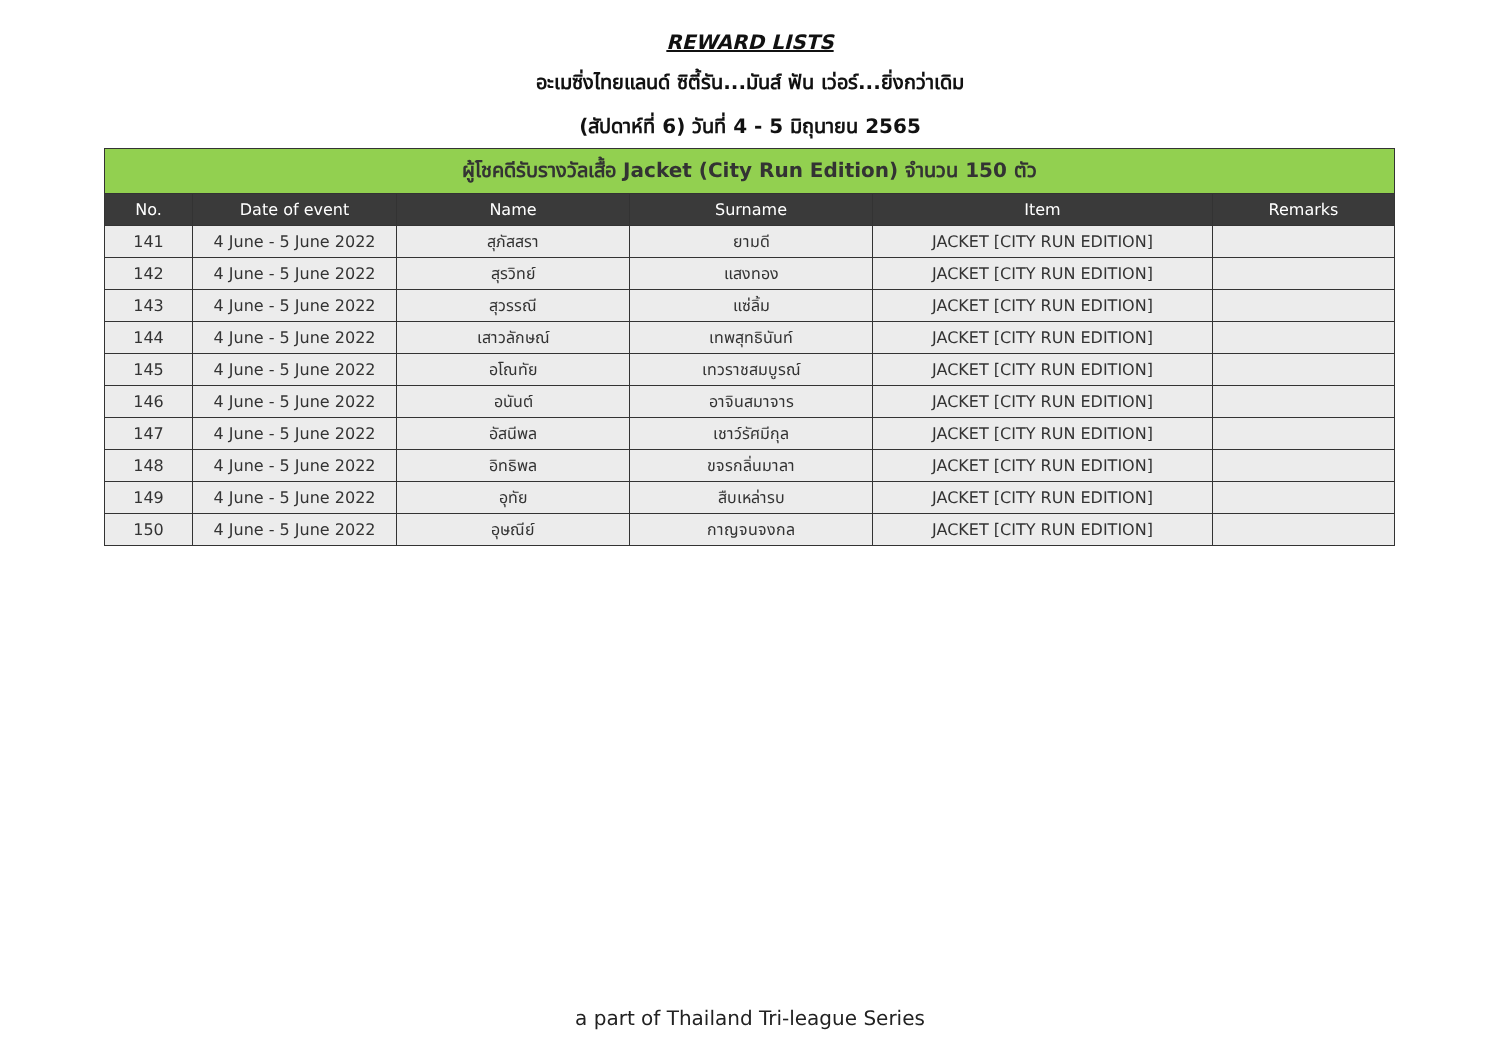REWARD LISTS
อะเมซิ่งไทยแลนด์ ซิตี้รัน...มันส์ ฟัน เว่อร์...ยิ่งกว่าเดิม
(สัปดาห์ที่ 6) วันที่ 4 - 5 มิถุนายน 2565
| ผู้โชคดีรับรางวัลเสื้อ Jacket (City Run Edition) จำนวน 150 ตัว | | | | | |
| No. | Date of event | Name | Surname | Item | Remarks |
| 141 | 4 June - 5 June 2022 | สุภัสสรา | ยามดี | JACKET [CITY RUN EDITION] | |
| 142 | 4 June - 5 June 2022 | สุรวิทย์ | แสงทอง | JACKET [CITY RUN EDITION] | |
| 143 | 4 June - 5 June 2022 | สุวรรณี | แซ่ลิ้ม | JACKET [CITY RUN EDITION] | |
| 144 | 4 June - 5 June 2022 | เสาวลักษณ์ | เทพสุทธินันท์ | JACKET [CITY RUN EDITION] | |
| 145 | 4 June - 5 June 2022 | อโณทัย | เทวราชสมบูรณ์ | JACKET [CITY RUN EDITION] | |
| 146 | 4 June - 5 June 2022 | อนันต์ | อาจินสมาจาร | JACKET [CITY RUN EDITION] | |
| 147 | 4 June - 5 June 2022 | อัสนีพล | เชาว์รัศมีกุล | JACKET [CITY RUN EDITION] | |
| 148 | 4 June - 5 June 2022 | อิทธิพล | ขจรกลิ่นมาลา | JACKET [CITY RUN EDITION] | |
| 149 | 4 June - 5 June 2022 | อุทัย | สืบเหล่ารบ | JACKET [CITY RUN EDITION] | |
| 150 | 4 June - 5 June 2022 | อุษณีย์ | กาญจนจงกล | JACKET [CITY RUN EDITION] | |
a part of Thailand Tri-league Series